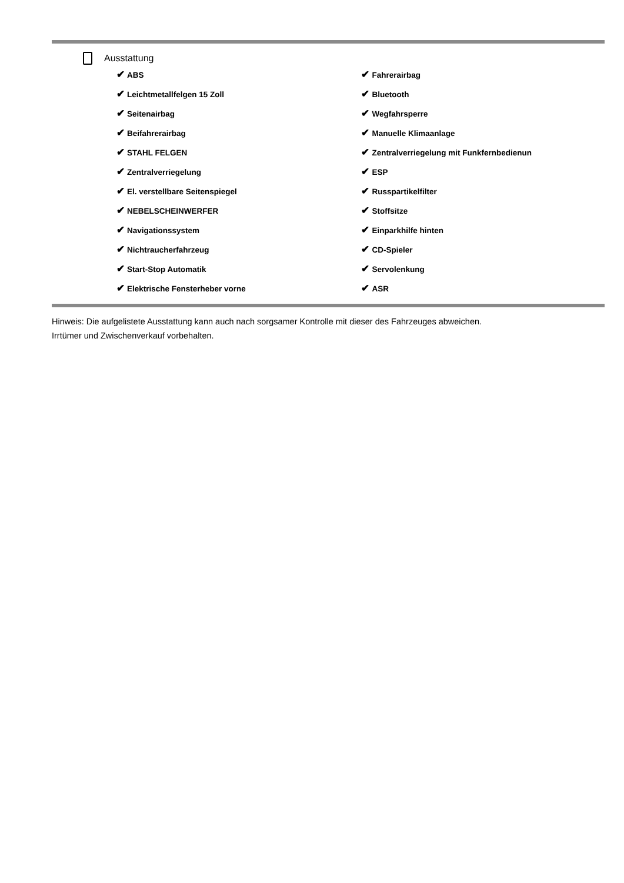Ausstattung
| ✔ ABS | ✔ Fahrerairbag |
| ✔ Leichtmetallfelgen 15 Zoll | ✔ Bluetooth |
| ✔ Seitenairbag | ✔ Wegfahrsperre |
| ✔ Beifahrerairbag | ✔ Manuelle Klimaanlage |
| ✔ STAHL FELGEN | ✔ Zentralverriegelung mit Funkfernbedienun |
| ✔ Zentralverriegelung | ✔ ESP |
| ✔ El. verstellbare Seitenspiegel | ✔ Russpartikelfilter |
| ✔ NEBELSCHEINWERFER | ✔ Stoffsitze |
| ✔ Navigationssystem | ✔ Einparkhilfe hinten |
| ✔ Nichtraucherfahrzeug | ✔ CD-Spieler |
| ✔ Start-Stop Automatik | ✔ Servolenkung |
| ✔ Elektrische Fensterheber vorne | ✔ ASR |
Hinweis: Die aufgelistete Ausstattung kann auch nach sorgsamer Kontrolle mit dieser des Fahrzeuges abweichen. Irrtümer und Zwischenverkauf vorbehalten.